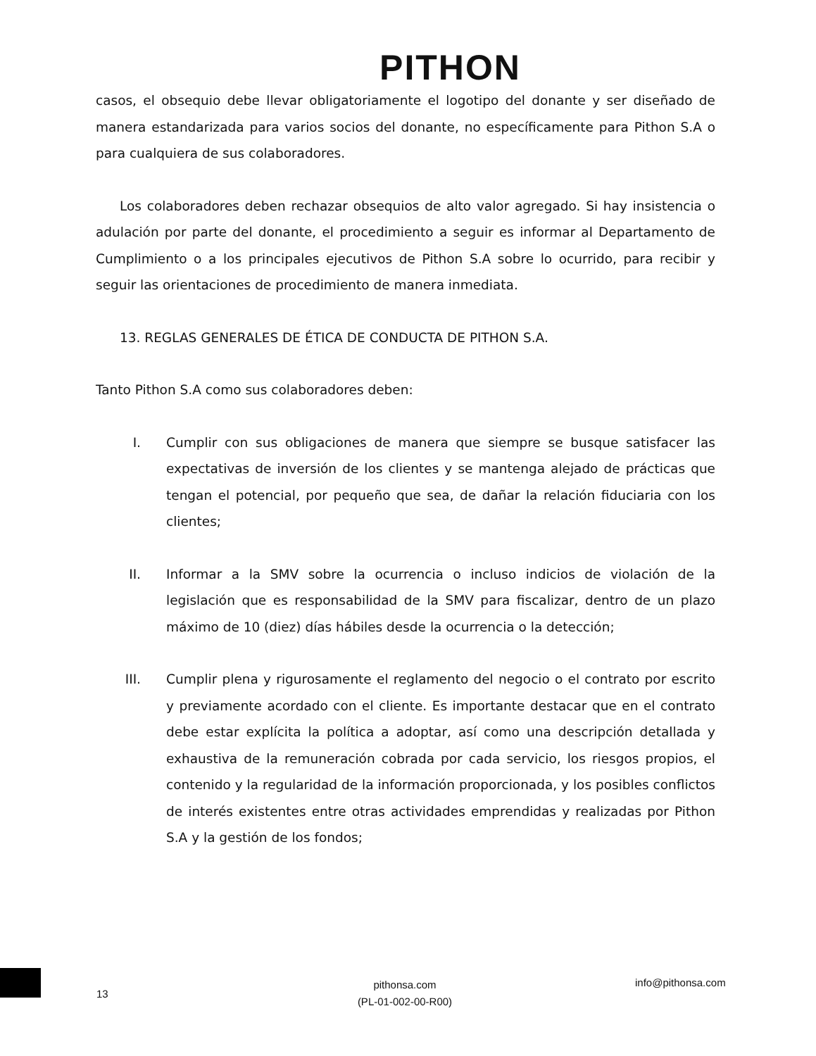PITHON
casos, el obsequio debe llevar obligatoriamente el logotipo del donante y ser diseñado de manera estandarizada para varios socios del donante, no específicamente para Pithon S.A o para cualquiera de sus colaboradores.
Los colaboradores deben rechazar obsequios de alto valor agregado. Si hay insistencia o adulación por parte del donante, el procedimiento a seguir es informar al Departamento de Cumplimiento o a los principales ejecutivos de Pithon S.A sobre lo ocurrido, para recibir y seguir las orientaciones de procedimiento de manera inmediata.
13. REGLAS GENERALES DE ÉTICA DE CONDUCTA DE PITHON S.A.
Tanto Pithon S.A como sus colaboradores deben:
I. Cumplir con sus obligaciones de manera que siempre se busque satisfacer las expectativas de inversión de los clientes y se mantenga alejado de prácticas que tengan el potencial, por pequeño que sea, de dañar la relación fiduciaria con los clientes;
II. Informar a la SMV sobre la ocurrencia o incluso indicios de violación de la legislación que es responsabilidad de la SMV para fiscalizar, dentro de un plazo máximo de 10 (diez) días hábiles desde la ocurrencia o la detección;
III. Cumplir plena y rigurosamente el reglamento del negocio o el contrato por escrito y previamente acordado con el cliente. Es importante destacar que en el contrato debe estar explícita la política a adoptar, así como una descripción detallada y exhaustiva de la remuneración cobrada por cada servicio, los riesgos propios, el contenido y la regularidad de la información proporcionada, y los posibles conflictos de interés existentes entre otras actividades emprendidas y realizadas por Pithon S.A y la gestión de los fondos;
13
pithonsa.com
(PL-01-002-00-R00)
info@pithonsa.com